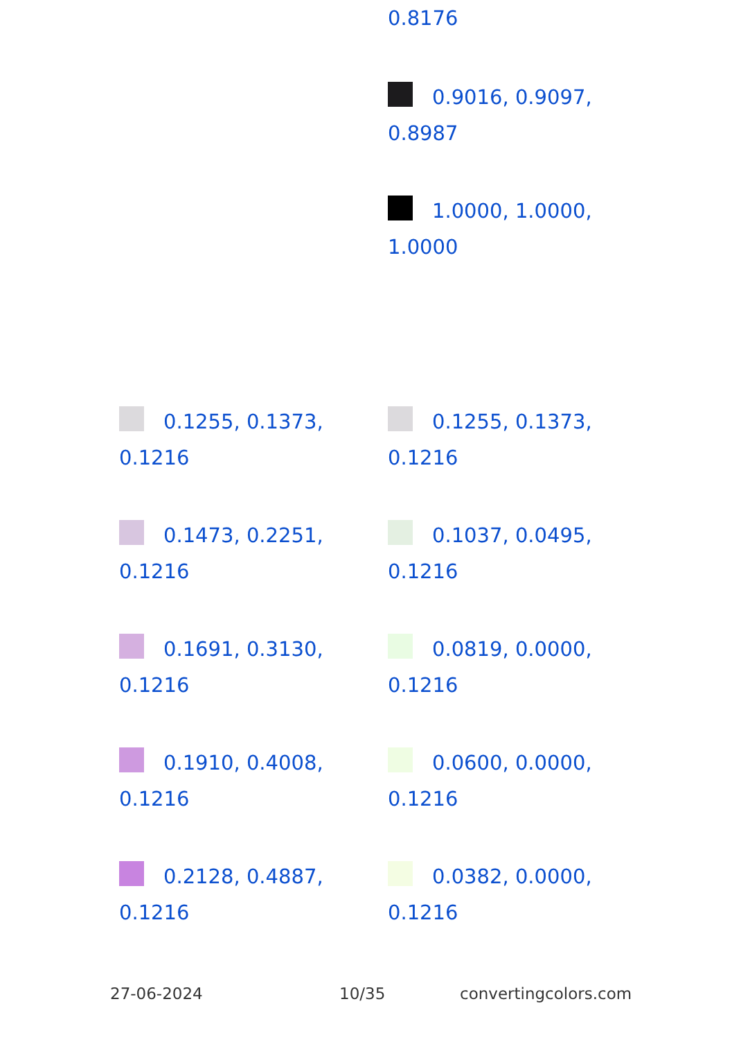0.8176
0.9016, 0.9097, 0.8987
1.0000, 1.0000, 1.0000
0.1255, 0.1373, 0.1216
0.1255, 0.1373, 0.1216
0.1473, 0.2251, 0.1216
0.1037, 0.0495, 0.1216
0.1691, 0.3130, 0.1216
0.0819, 0.0000, 0.1216
0.1910, 0.4008, 0.1216
0.0600, 0.0000, 0.1216
0.2128, 0.4887, 0.1216
0.0382, 0.0000, 0.1216
27-06-2024 10/35 convertingcolors.com